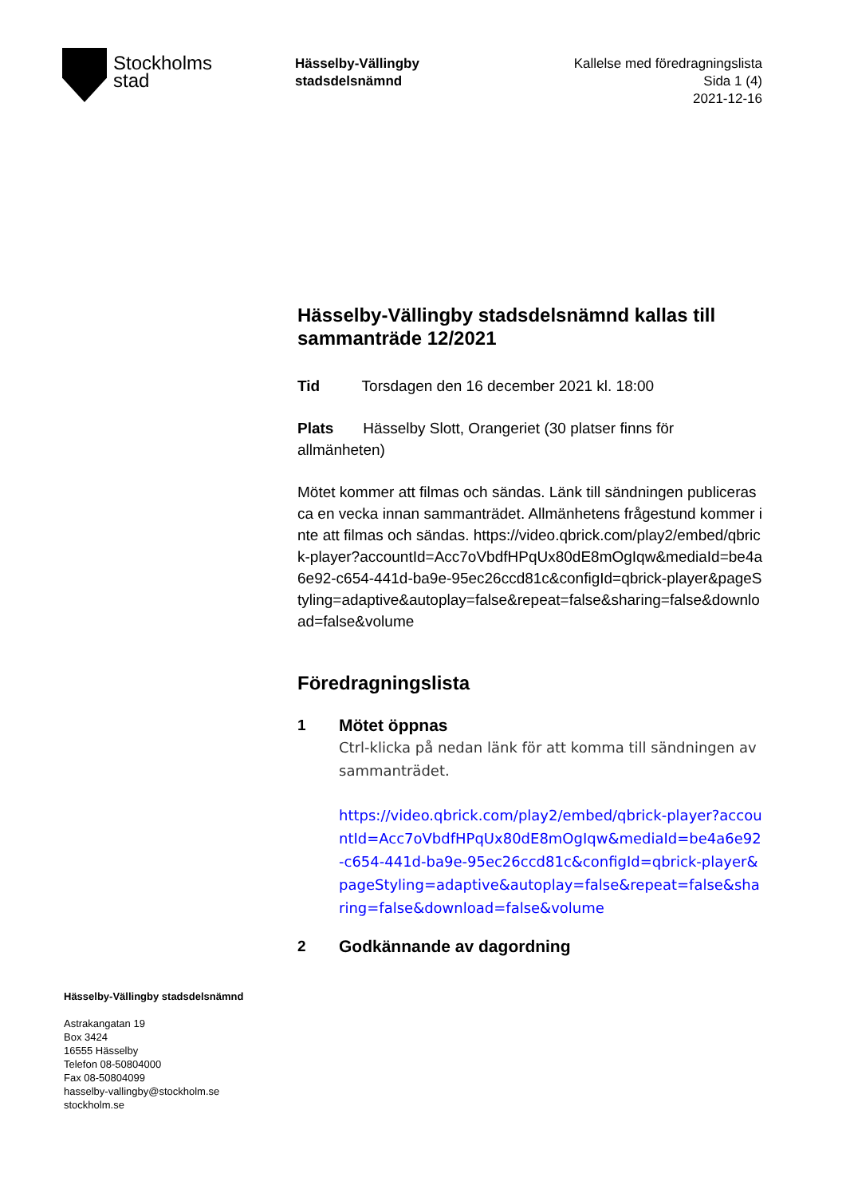Stockholms
stad
Hässelby-Vällingby
stadsdelsnämnd
Kallelse med föredragningslista
Sida 1 (4)
2021-12-16
Hässelby-Vällingby stadsdelsnämnd kallas till sammanträde 12/2021
Tid Torsdagen den 16 december 2021 kl. 18:00
Plats Hässelby Slott, Orangeriet (30 platser finns för allmänheten)
Mötet kommer att filmas och sändas. Länk till sändningen publiceras ca en vecka innan sammanträdet. Allmänhetens frågestund kommer inte att filmas och sändas. https://video.qbrick.com/play2/embed/qbrick-player?accountId=Acc7oVbdfHPqUx80dE8mOgIqw&mediaId=be4a6e92-c654-441d-ba9e-95ec26ccd81c&configId=qbrick-player&pageStyling=adaptive&autoplay=false&repeat=false&sharing=false&download=false&volume
Föredragningslista
1 Mötet öppnas
Ctrl-klicka på nedan länk för att komma till sändningen av sammanträdet.
https://video.qbrick.com/play2/embed/qbrick-player?accountId=Acc7oVbdfHPqUx80dE8mOgIqw&mediaId=be4a6e92-c654-441d-ba9e-95ec26ccd81c&configId=qbrick-player&pageStyling=adaptive&autoplay=false&repeat=false&sharing=false&download=false&volume
2 Godkännande av dagordning
Hässelby-Vällingby stadsdelsnämnd
Astrakangatan 19
Box 3424
16555 Hässelby
Telefon 08-50804000
Fax 08-50804099
hasselby-vallingby@stockholm.se
stockholm.se